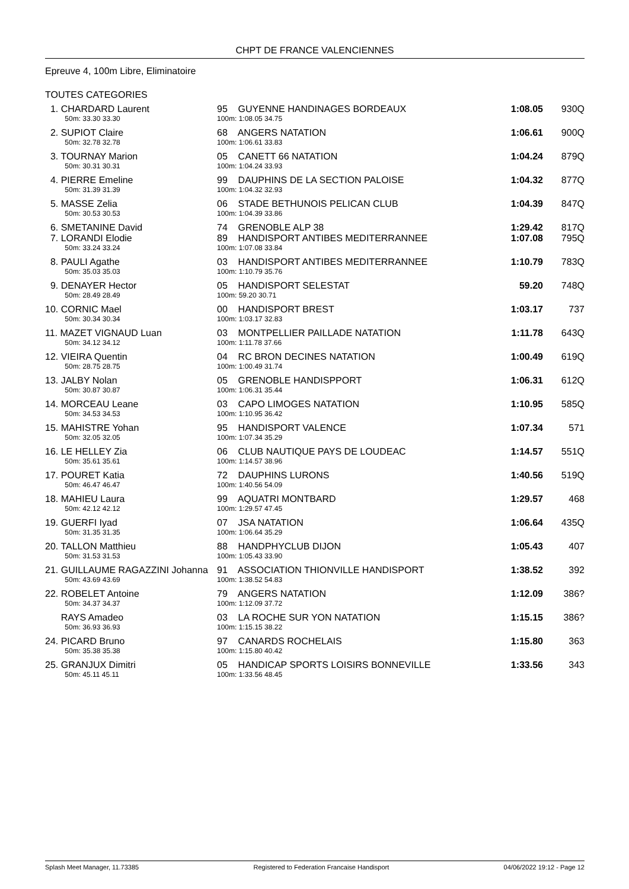CHPT DE FRANCE VALENCIENNES
Epreuve 4, 100m Libre, Eliminatoire
TOUTES CATEGORIES
| 1. CHARDARD Laurent | 95 GUYENNE HANDINAGES BORDEAUX | 1:08.05 | 930Q |
| 50m: 33.30 33.30 | 100m: 1:08.05 34.75 | | |
| 2. SUPIOT Claire | 68 ANGERS NATATION | 1:06.61 | 900Q |
| 50m: 32.78 32.78 | 100m: 1:06.61 33.83 | | |
| 3. TOURNAY Marion | 05 CANETT 66 NATATION | 1:04.24 | 879Q |
| 50m: 30.31 30.31 | 100m: 1:04.24 33.93 | | |
| 4. PIERRE Emeline | 99 DAUPHINS DE LA SECTION PALOISE | 1:04.32 | 877Q |
| 50m: 31.39 31.39 | 100m: 1:04.32 32.93 | | |
| 5. MASSE Zelia | 06 STADE BETHUNOIS PELICAN CLUB | 1:04.39 | 847Q |
| 50m: 30.53 30.53 | 100m: 1:04.39 33.86 | | |
| 6. SMETANINE David | 74 GRENOBLE ALP 38 | 1:29.42 | 817Q |
| 7. LORANDI Elodie | 89 HANDISPORT ANTIBES MEDITERRANNEE | 1:07.08 | 795Q |
| 50m: 33.24 33.24 | 100m: 1:07.08 33.84 | | |
| 8. PAULI Agathe | 03 HANDISPORT ANTIBES MEDITERRANNEE | 1:10.79 | 783Q |
| 50m: 35.03 35.03 | 100m: 1:10.79 35.76 | | |
| 9. DENAYER Hector | 05 HANDISPORT SELESTAT | 59.20 | 748Q |
| 50m: 28.49 28.49 | 100m: 59.20 30.71 | | |
| 10. CORNIC Mael | 00 HANDISPORT BREST | 1:03.17 | 737 |
| 50m: 30.34 30.34 | 100m: 1:03.17 32.83 | | |
| 11. MAZET VIGNAUD Luan | 03 MONTPELLIER PAILLADE NATATION | 1:11.78 | 643Q |
| 50m: 34.12 34.12 | 100m: 1:11.78 37.66 | | |
| 12. VIEIRA Quentin | 04 RC BRON DECINES NATATION | 1:00.49 | 619Q |
| 50m: 28.75 28.75 | 100m: 1:00.49 31.74 | | |
| 13. JALBY Nolan | 05 GRENOBLE HANDISPPORT | 1:06.31 | 612Q |
| 50m: 30.87 30.87 | 100m: 1:06.31 35.44 | | |
| 14. MORCEAU Leane | 03 CAPO LIMOGES NATATION | 1:10.95 | 585Q |
| 50m: 34.53 34.53 | 100m: 1:10.95 36.42 | | |
| 15. MAHISTRE Yohan | 95 HANDISPORT VALENCE | 1:07.34 | 571 |
| 50m: 32.05 32.05 | 100m: 1:07.34 35.29 | | |
| 16. LE HELLEY Zia | 06 CLUB NAUTIQUE PAYS DE LOUDEAC | 1:14.57 | 551Q |
| 50m: 35.61 35.61 | 100m: 1:14.57 38.96 | | |
| 17. POURET Katia | 72 DAUPHINS LURONS | 1:40.56 | 519Q |
| 50m: 46.47 46.47 | 100m: 1:40.56 54.09 | | |
| 18. MAHIEU Laura | 99 AQUATRI MONTBARD | 1:29.57 | 468 |
| 50m: 42.12 42.12 | 100m: 1:29.57 47.45 | | |
| 19. GUERFI Iyad | 07 JSA NATATION | 1:06.64 | 435Q |
| 50m: 31.35 31.35 | 100m: 1:06.64 35.29 | | |
| 20. TALLON Matthieu | 88 HANDPHYCLUB DIJON | 1:05.43 | 407 |
| 50m: 31.53 31.53 | 100m: 1:05.43 33.90 | | |
| 21. GUILLAUME RAGAZZINI Johanna | 91 ASSOCIATION THIONVILLE HANDISPORT | 1:38.52 | 392 |
| 50m: 43.69 43.69 | 100m: 1:38.52 54.83 | | |
| 22. ROBELET Antoine | 79 ANGERS NATATION | 1:12.09 | 386? |
| 50m: 34.37 34.37 | 100m: 1:12.09 37.72 | | |
| RAYS Amadeo | 03 LA ROCHE SUR YON NATATION | 1:15.15 | 386? |
| 50m: 36.93 36.93 | 100m: 1:15.15 38.22 | | |
| 24. PICARD Bruno | 97 CANARDS ROCHELAIS | 1:15.80 | 363 |
| 50m: 35.38 35.38 | 100m: 1:15.80 40.42 | | |
| 25. GRANJUX Dimitri | 05 HANDICAP SPORTS LOISIRS BONNEVILLE | 1:33.56 | 343 |
| 50m: 45.11 45.11 | 100m: 1:33.56 48.45 | | |
Splash Meet Manager, 11.73385 Registered to Federation Francaise Handisport 04/06/2022 19:12 - Page 12